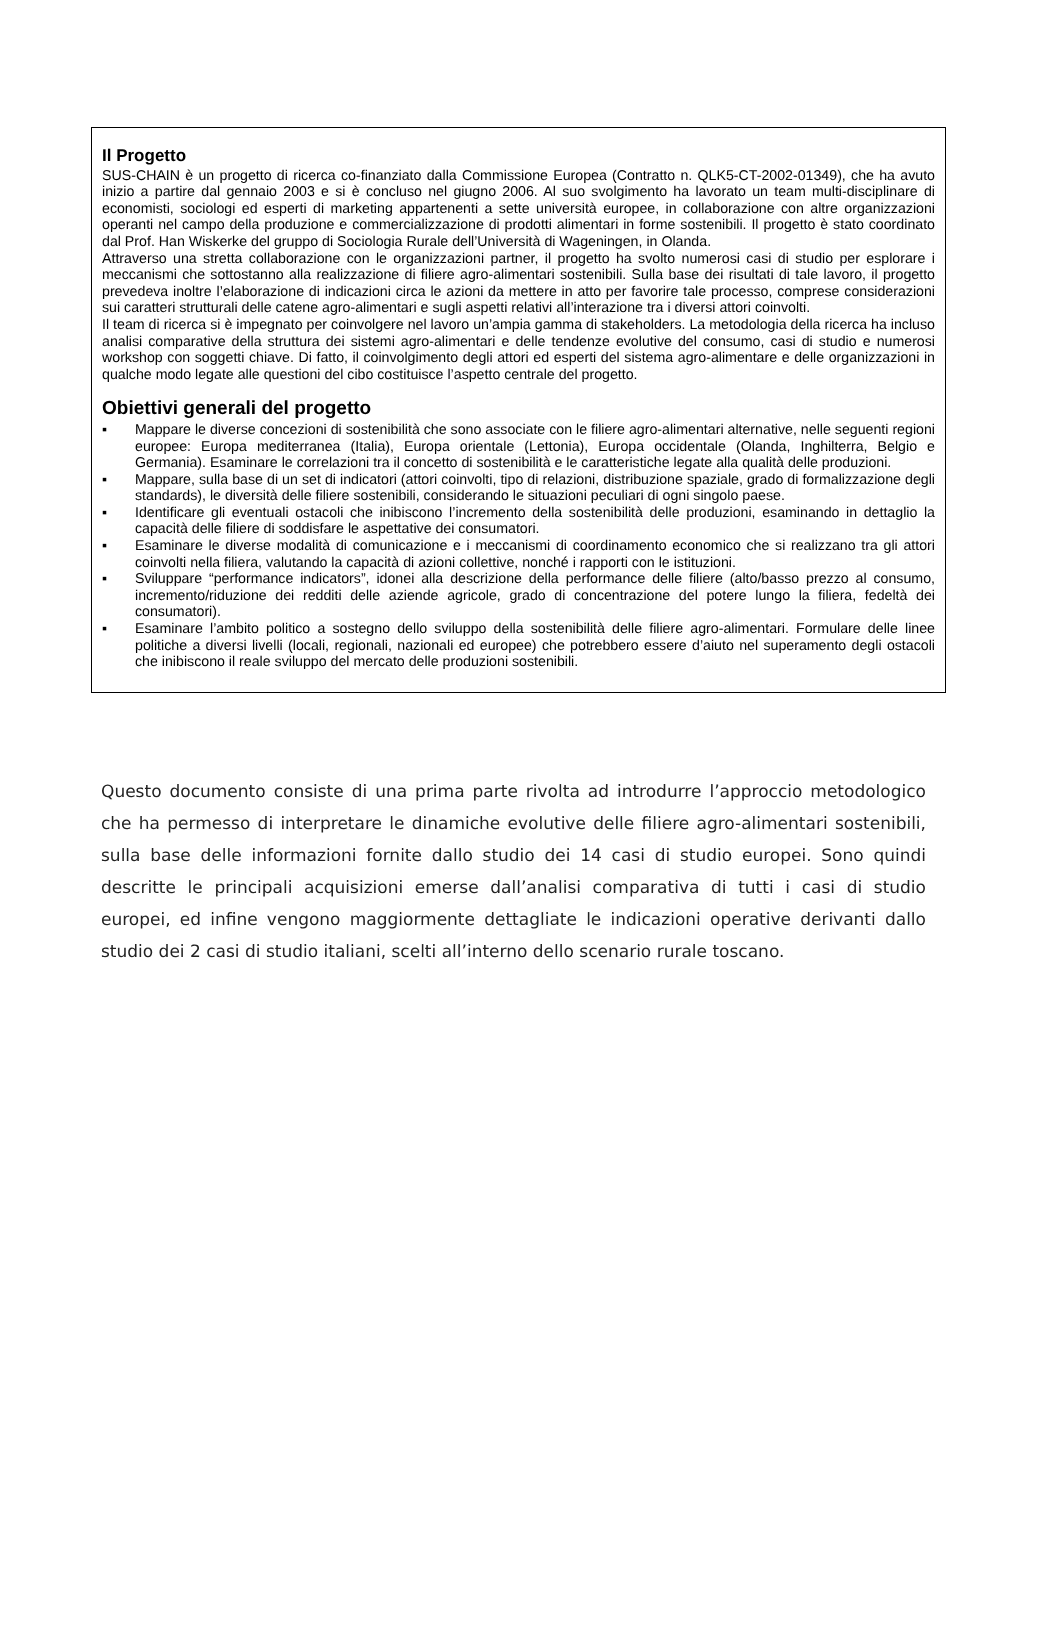Il Progetto
SUS-CHAIN è un progetto di ricerca co-finanziato dalla Commissione Europea (Contratto n. QLK5-CT-2002-01349), che ha avuto inizio a partire dal gennaio 2003 e si è concluso nel giugno 2006. Al suo svolgimento ha lavorato un team multi-disciplinare di economisti, sociologi ed esperti di marketing appartenenti a sette università europee, in collaborazione con altre organizzazioni operanti nel campo della produzione e commercializzazione di prodotti alimentari in forme sostenibili. Il progetto è stato coordinato dal Prof. Han Wiskerke del gruppo di Sociologia Rurale dell’Università di Wageningen, in Olanda.
Attraverso una stretta collaborazione con le organizzazioni partner, il progetto ha svolto numerosi casi di studio per esplorare i meccanismi che sottostanno alla realizzazione di filiere agro-alimentari sostenibili. Sulla base dei risultati di tale lavoro, il progetto prevedeva inoltre l’elaborazione di indicazioni circa le azioni da mettere in atto per favorire tale processo, comprese considerazioni sui caratteri strutturali delle catene agro-alimentari e sugli aspetti relativi all’interazione tra i diversi attori coinvolti.
Il team di ricerca si è impegnato per coinvolgere nel lavoro un’ampia gamma di stakeholders. La metodologia della ricerca ha incluso analisi comparative della struttura dei sistemi agro-alimentari e delle tendenze evolutive del consumo, casi di studio e numerosi workshop con soggetti chiave. Di fatto, il coinvolgimento degli attori ed esperti del sistema agro-alimentare e delle organizzazioni in qualche modo legate alle questioni del cibo costituisce l’aspetto centrale del progetto.
Obiettivi generali del progetto
▪ Mappare le diverse concezioni di sostenibilità che sono associate con le filiere agro-alimentari alternative, nelle seguenti regioni europee: Europa mediterranea (Italia), Europa orientale (Lettonia), Europa occidentale (Olanda, Inghilterra, Belgio e Germania). Esaminare le correlazioni tra il concetto di sostenibilità e le caratteristiche legate alla qualità delle produzioni.
▪ Mappare, sulla base di un set di indicatori (attori coinvolti, tipo di relazioni, distribuzione spaziale, grado di formalizzazione degli standards), le diversità delle filiere sostenibili, considerando le situazioni peculiari di ogni singolo paese.
▪ Identificare gli eventuali ostacoli che inibiscono l’incremento della sostenibilità delle produzioni, esaminando in dettaglio la capacità delle filiere di soddisfare le aspettative dei consumatori.
▪ Esaminare le diverse modalità di comunicazione e i meccanismi di coordinamento economico che si realizzano tra gli attori coinvolti nella filiera, valutando la capacità di azioni collettive, nonché i rapporti con le istituzioni.
▪ Sviluppare “performance indicators”, idonei alla descrizione della performance delle filiere (alto/basso prezzo al consumo, incremento/riduzione dei redditi delle aziende agricole, grado di concentrazione del potere lungo la filiera, fedeltà dei consumatori).
▪ Esaminare l’ambito politico a sostegno dello sviluppo della sostenibilità delle filiere agro-alimentari. Formulare delle linee politiche a diversi livelli (locali, regionali, nazionali ed europee) che potrebbero essere d’aiuto nel superamento degli ostacoli che inibiscono il reale sviluppo del mercato delle produzioni sostenibili.
Questo documento consiste di una prima parte rivolta ad introdurre l’approccio metodologico che ha permesso di interpretare le dinamiche evolutive delle filiere agro-alimentari sostenibili, sulla base delle informazioni fornite dallo studio dei 14 casi di studio europei. Sono quindi descritte le principali acquisizioni emerse dall’analisi comparativa di tutti i casi di studio europei, ed infine vengono maggiormente dettagliate le indicazioni operative derivanti dallo studio dei 2 casi di studio italiani, scelti all’interno dello scenario rurale toscano.